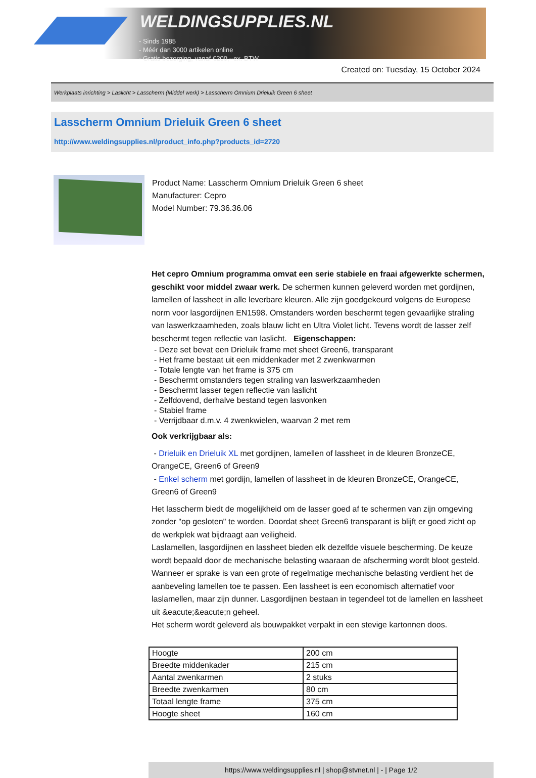WELDINGSUPPLIES.NL
- Sinds 1985
- Méér dan 3000 artikelen online
- Gratis bezorging, vanaf €200,--ex. BTW
Created on: Tuesday, 15 October 2024
Werkplaats inrichting > Laslicht > Lasscherm (Middel werk) > Lasscherm Omnium Drieluik Green 6 sheet
Lasscherm Omnium Drieluik Green 6 sheet
http://www.weldingsupplies.nl/product_info.php?products_id=2720
Product Name: Lasscherm Omnium Drieluik Green 6 sheet
Manufacturer: Cepro
Model Number: 79.36.36.06
Het cepro Omnium programma omvat een serie stabiele en fraai afgewerkte schermen, geschikt voor middel zwaar werk. De schermen kunnen geleverd worden met gordijnen, lamellen of lassheet in alle leverbare kleuren. Alle zijn goedgekeurd volgens de Europese norm voor lasgordijnen EN1598. Omstanders worden beschermt tegen gevaarlijke straling van laswerkzaamheden, zoals blauw licht en Ultra Violet licht. Tevens wordt de lasser zelf beschermt tegen reflectie van laslicht. Eigenschappen:
- Deze set bevat een Drieluik frame met sheet Green6, transparant
- Het frame bestaat uit een middenkader met 2 zwenkwarmen
- Totale lengte van het frame is 375 cm
- Beschermt omstanders tegen straling van laswerkzaamheden
- Beschermt lasser tegen reflectie van laslicht
- Zelfdovend, derhalve bestand tegen lasvonken
- Stabiel frame
- Verrijdbaar d.m.v. 4 zwenkwielen, waarvan 2 met rem
Ook verkrijgbaar als:
- Drieluik en Drieluik XL met gordijnen, lamellen of lassheet in de kleuren BronzeCE, OrangeCE, Green6 of Green9
- Enkel scherm met gordijn, lamellen of lassheet in de kleuren BronzeCE, OrangeCE, Green6 of Green9
Het lasscherm biedt de mogelijkheid om de lasser goed af te schermen van zijn omgeving zonder "op gesloten" te worden. Doordat sheet Green6 transparant is blijft er goed zicht op de werkplek wat bijdraagt aan veiligheid.
Laslamellen, lasgordijnen en lassheet bieden elk dezelfde visuele bescherming. De keuze wordt bepaald door de mechanische belasting waaraan de afscherming wordt bloot gesteld. Wanneer er sprake is van een grote of regelmatige mechanische belasting verdient het de aanbeveling lamellen toe te passen. Een lassheet is een economisch alternatief voor laslamellen, maar zijn dunner. Lasgordijnen bestaan in tegendeel tot de lamellen en lassheet uit &eacute;&eacute;n geheel.
Het scherm wordt geleverd als bouwpakket verpakt in een stevige kartonnen doos.
| Hoogte | 200 cm |
| Breedte middenkader | 215 cm |
| Aantal zwenkarmen | 2 stuks |
| Breedte zwenkarmen | 80 cm |
| Totaal lengte frame | 375 cm |
| Hoogte sheet | 160 cm |
https://www.weldingsupplies.nl | shop@stvnet.nl | - | Page 1/2